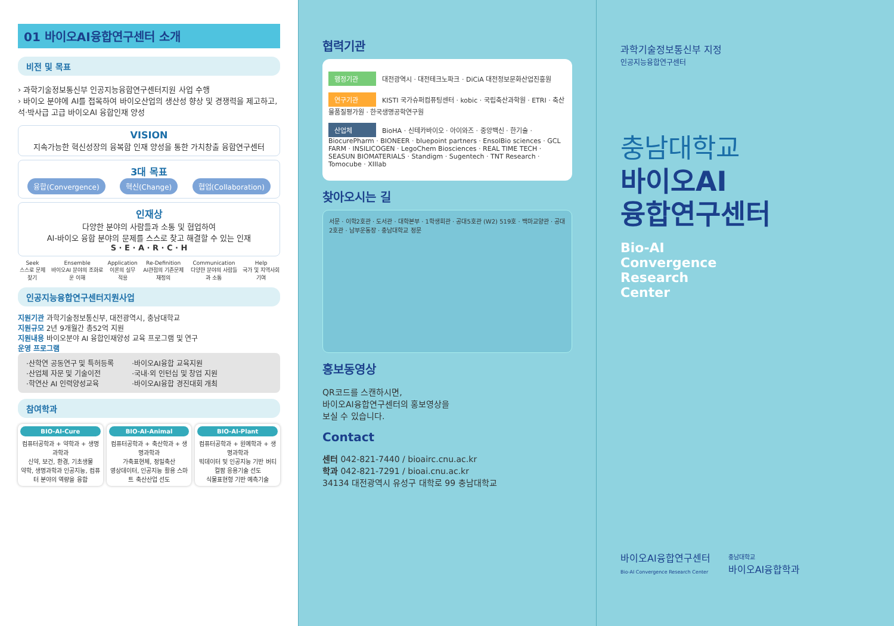01 바이오AI융합연구센터 소개
비전 및 목표
› 과학기술정보통신부 인공지능융합연구센터지원 사업 수행
› 바이오 분야에 AI를 접목하여 바이오산업의 생산성 향상 및 경쟁력을 제고하고, 석·박사급 고급 바이오AI 융합인재 양성
VISION
지속가능한 혁신성장의 융복합 인재 양성을 통한 가치창출 융합연구센터
3대 목표
융합(Convergence) 혁신(Change) 협업(Collaboration)
인재상
다양한 분야의 사람들과 소통 및 협업하여
AI-바이오 융합 분야의 문제를 스스로 찾고 해결할 수 있는 인재
S · E · A · R · C · H
Seek
스스로 문제 찾기
Ensemble
바이오AI 분야의 조화로운 이해
Application
이론의 실무적용
Re-Definition
AI관점의 기존문제 재정의
Communication
다양한 분야의 사람들과 소통
Help
국가 및 지역사회 기여
인공지능융합연구센터지원사업
지원기관 과학기술정보통신부, 대전광역시, 충남대학교
지원규모 2년 9개월간 총52억 지원
지원내용 바이오분야 AI 융합인재양성 교육 프로그램 및 연구
운영 프로그램
·산학연 공동연구 및 특허등록
·산업체 자문 및 기술이전
·학연산 AI 인력양성교육
·바이오AI융합 교육지원
·국내·외 인턴십 및 창업 지원
·바이오AI융합 경진대회 개최
참여학과
BIO-AI-Cure
컴퓨터공학과 + 약학과 + 생명과학과
신약, 보건, 환경, 기초생물
약학, 생명과학과 인공지능, 컴퓨터 분야의 역량을 융합
BIO-AI-Animal
컴퓨터공학과 + 축산학과 + 생명과학과
가축표현체, 정밀축산
영상데이터, 인공지능 활용 스마트 축산산업 선도
BIO-AI-Plant
컴퓨터공학과 + 원예학과 + 생명과학과
빅데이터 및 인공지능 기반 버티컬팜 응용기술 선도
식물표현형 기반 예측기술
협력기관
행정기관 대전광역시 · 대전테크노파크 · DiCiA 대전정보문화산업진흥원
연구기관 KISTI 국가슈퍼컴퓨팅센터 · kobic · 국립축산과학원 · ETRI · 축산물품질평가원 · 한국생명공학연구원
산업체 BioHA · 신테카바이오 · 아이와즈 · 중앙백신 · 한기술 · BiocurePharm · BIONEER · bluepoint partners · EnsolBio sciences · GCL FARM · INSILICOGEN · LegoChem Biosciences · REAL TIME TECH · SEASUN BIOMATERIALS · Standigm · Sugentech · TNT Research · Tomocube · XIIIab
찾아오시는 길
서문 · 이학2호관 · 도서관 · 대학본부 · 1학생회관 · 공대5호관 (W2) 519호 · 백마교양관 · 공대2호관 · 남부운동장 · 충남대학교 정문
홍보동영상
QR코드를 스캔하시면,
바이오AI융합연구센터의 홍보영상을
보실 수 있습니다.
Contact
센터 042-821-7440 / bioairc.cnu.ac.kr
학과 042-821-7291 / bioai.cnu.ac.kr
34134 대전광역시 유성구 대학로 99 충남대학교
과학기술정보통신부 지정
인공지능융합연구센터
충남대학교
바이오AI
융합연구센터
Bio-AI
Convergence
Research
Center
바이오AI융합연구센터
Bio-AI Convergence Research Center
충남대학교
바이오AI융합학과